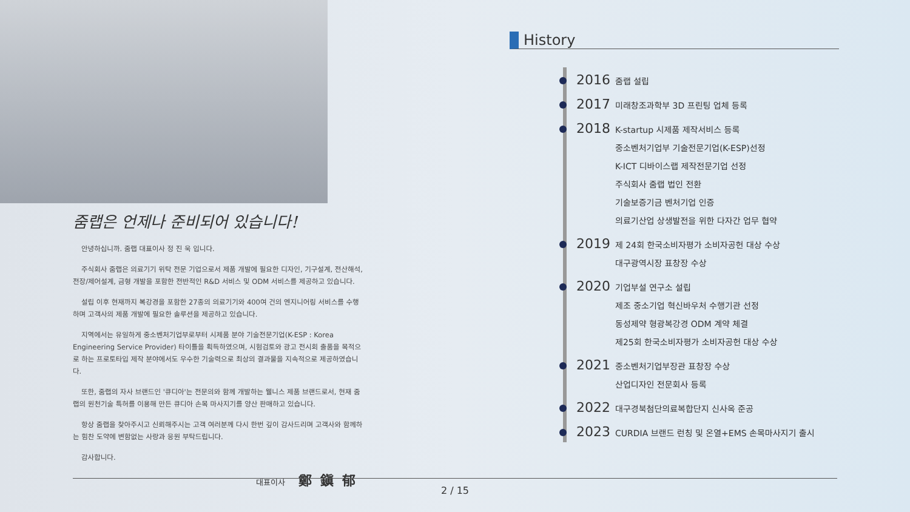줌랩은 언제나 준비되어 있습니다!
안녕하십니까. 줌랩 대표이사 정 진 욱 입니다.
주식회사 줌랩은 의료기기 위탁 전문 기업으로서 제품 개발에 필요한 디자인, 기구설계, 전산해석, 전장/제어설계, 금형 개발을 포함한 전반적인 R&D 서비스 및 ODM 서비스를 제공하고 있습니다.
설립 이후 현재까지 복강경을 포함한 27종의 의료기기와 400여 건의 엔지니어링 서비스를 수행하며 고객사의 제품 개발에 필요한 솔루션을 제공하고 있습니다.
지역에서는 유일하게 중소벤처기업부로부터 시제품 분야 기술전문기업(K-ESP : Korea Engineering Service Provider) 타이틀을 획득하였으며, 시험검토와 광고 전시회 출품을 목적으로 하는 프로토타입 제작 분야에서도 우수한 기술력으로 최상의 결과물을 지속적으로 제공하였습니다.
또한, 줌랩의 자사 브랜드인 '큐디아'는 전문의와 함께 개발하는 웰니스 제품 브랜드로서, 현재 줌랩의 원천기술 특허를 이용해 만든 큐디아 손목 마사지기를 양산 판매하고 있습니다.
항상 줌랩을 찾아주시고 신뢰해주시는 고객 여러분께 다시 한번 깊이 감사드리며 고객사와 함께하는 힘찬 도약에 변함없는 사랑과 응원 부탁드립니다.
감사합니다.
대표이사 鄭鎭郁
History
2016
줌랩 설립
2017
미래창조과학부 3D 프린팅 업체 등록
2018
K-startup 시제품 제작서비스 등록
중소벤처기업부 기술전문기업(K-ESP)선정
K-ICT 디바이스랩 제작전문기업 선정
주식회사 줌랩 법인 전환
기술보증기금 벤처기업 인증
의료기산업 상생발전을 위한 다자간 업무 협약
2019
제 24회 한국소비자평가 소비자공헌 대상 수상
대구광역시장 표창장 수상
2020
기업부설 연구소 설립
제조 중소기업 혁신바우처 수행기관 선정
동성제약 형광복강경 ODM 계약 체결
제25회 한국소비자평가 소비자공헌 대상 수상
2021
중소벤처기업부장관 표창장 수상
산업디자인 전문회사 등록
2022
대구경북첨단의료복합단지 신사옥 준공
2023
CURDIA 브랜드 런칭 및 온열+EMS 손목마사지기 출시
2 / 15